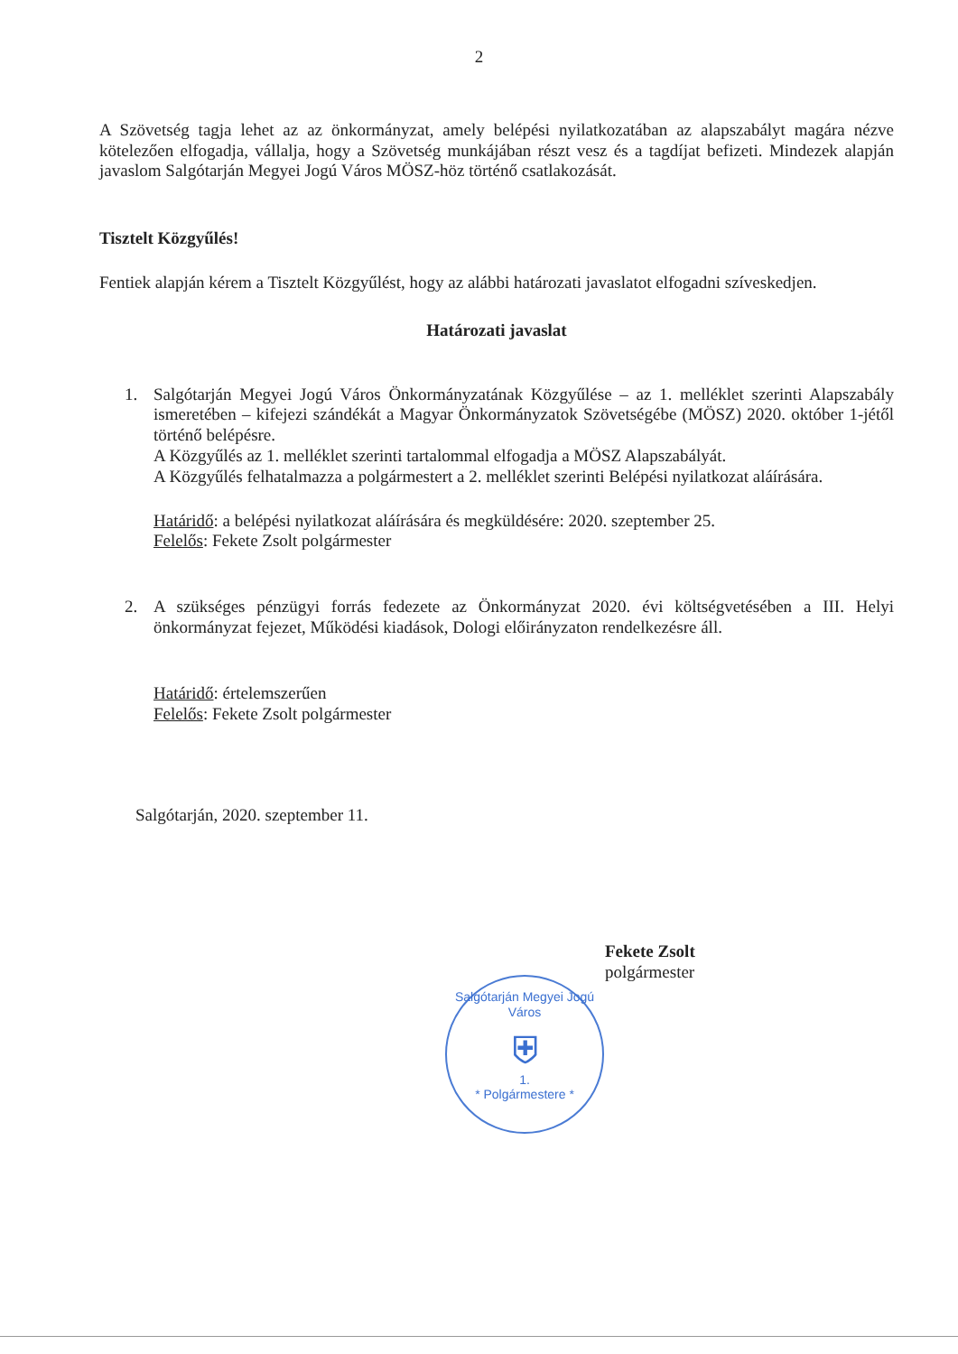2
A Szövetség tagja lehet az az önkormányzat, amely belépési nyilatkozatában az alapszabályt magára nézve kötelezően elfogadja, vállalja, hogy a Szövetség munkájában részt vesz és a tagdíjat befizeti. Mindezek alapján javaslom Salgótarján Megyei Jogú Város MÖSZ-höz történő csatlakozását.
Tisztelt Közgyűlés!
Fentiek alapján kérem a Tisztelt Közgyűlést, hogy az alábbi határozati javaslatot elfogadni szíveskedjen.
Határozati javaslat
1. Salgótarján Megyei Jogú Város Önkormányzatának Közgyűlése – az 1. melléklet szerinti Alapszabály ismeretében – kifejezi szándékát a Magyar Önkormányzatok Szövetségébe (MÖSZ) 2020. október 1-jétől történő belépésre.
A Közgyűlés az 1. melléklet szerinti tartalommal elfogadja a MÖSZ Alapszabályát.
A Közgyűlés felhatalmazza a polgármestert a 2. melléklet szerinti Belépési nyilatkozat aláírására.
Határidő: a belépési nyilatkozat aláírására és megküldésére: 2020. szeptember 25.
Felelős: Fekete Zsolt polgármester
2. A szükséges pénzügyi forrás fedezete az Önkormányzat 2020. évi költségvetésében a III. Helyi önkormányzat fejezet, Működési kiadások, Dologi előirányzaton rendelkezésre áll.
Határidő: értelemszerűen
Felelős: Fekete Zsolt polgármester
Salgótarján, 2020. szeptember 11.
Fekete Zsolt
polgármester
Salgótarján Megyei Jogú Város
⛨
1.
* Polgármestere *